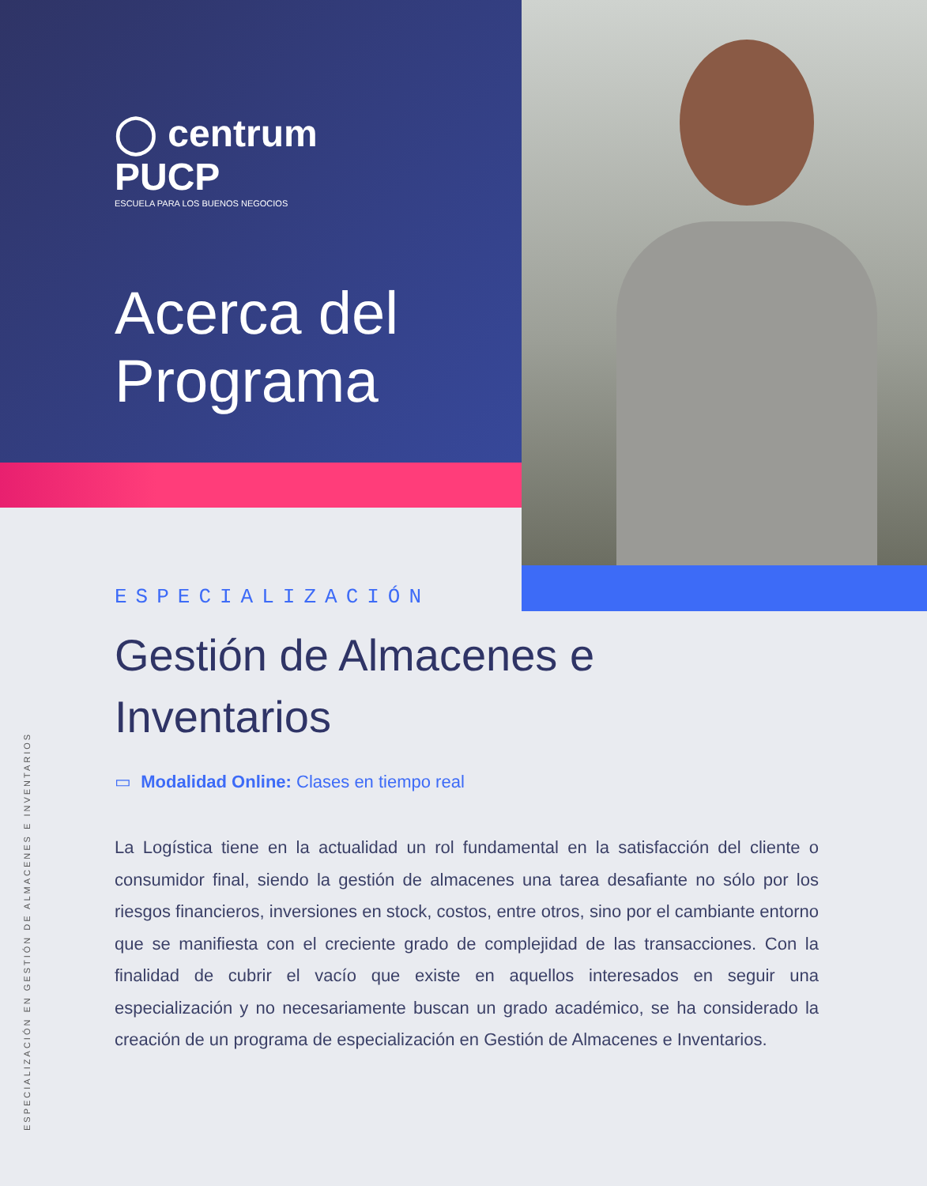◯ centrum
PUCP
ESCUELA PARA LOS BUENOS NEGOCIOS
Acerca del
Programa
ESPECIALIZACIÓN
Gestión de Almacenes e Inventarios
▭ Modalidad Online: Clases en tiempo real
La Logística tiene en la actualidad un rol fundamental en la satisfacción del cliente o consumidor final, siendo la gestión de almacenes una tarea desafiante no sólo por los riesgos financieros, inversiones en stock, costos, entre otros, sino por el cambiante entorno que se manifiesta con el creciente grado de complejidad de las transacciones. Con la finalidad de cubrir el vacío que existe en aquellos interesados en seguir una especialización y no necesariamente buscan un grado académico, se ha considerado la creación de un programa de especialización en Gestión de Almacenes e Inventarios.
ESPECIALIZACIÓN EN GESTIÓN DE ALMACENES E INVENTARIOS